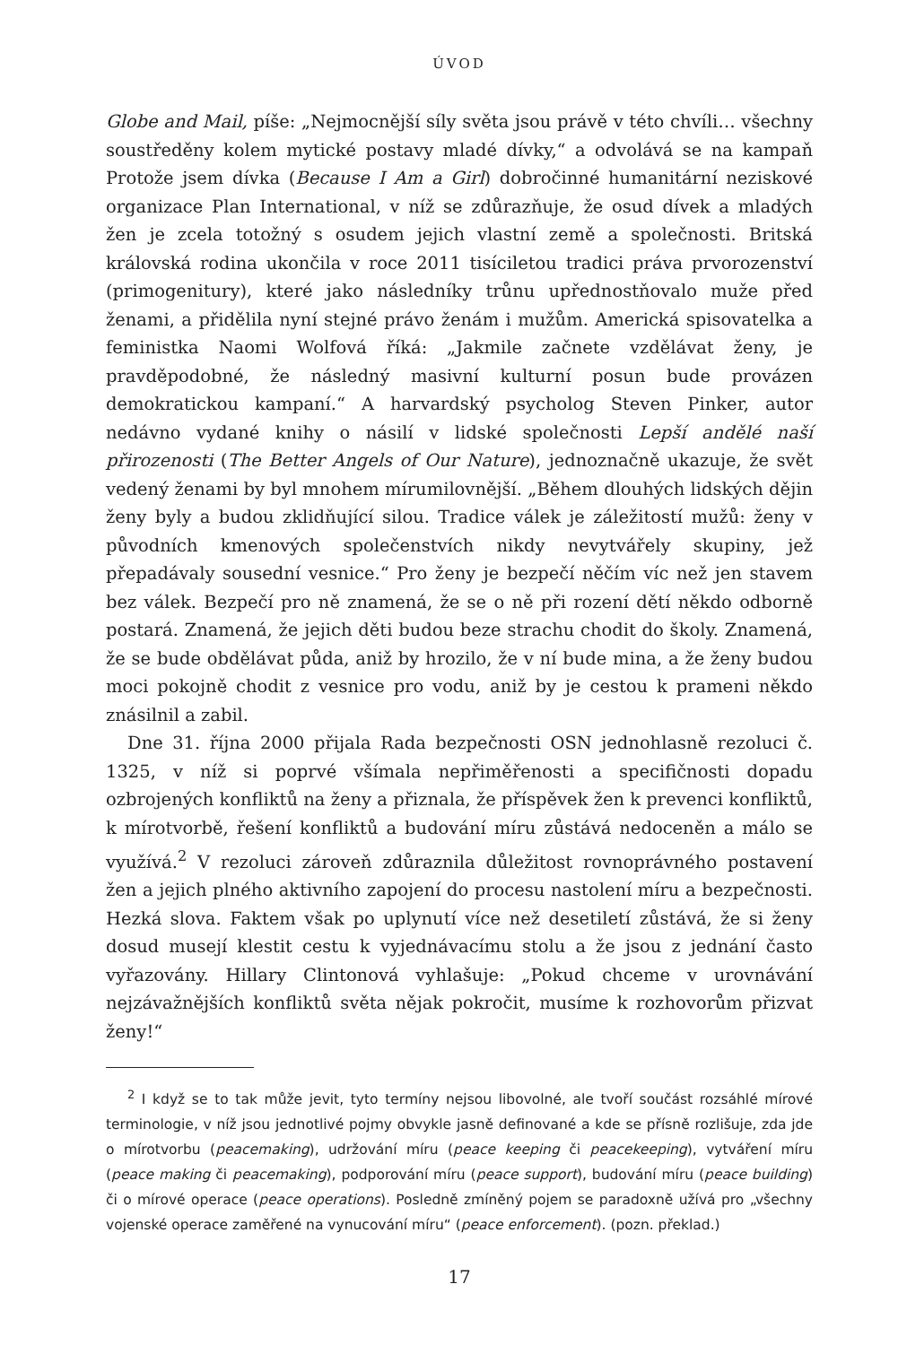ÚVOD
Globe and Mail, píše: „Nejmocnější síly světa jsou právě v této chvíli… všechny soustředěny kolem mytické postavy mladé dívky,“ a odvolává se na kampaň Protože jsem dívka (Because I Am a Girl) dobročinné humanitární neziskové organizace Plan International, v níž se zdůrazňuje, že osud dívek a mladých žen je zcela totožný s osudem jejich vlastní země a společnosti. Britská královská rodina ukončila v roce 2011 tisíciletou tradici práva prvorozenství (primogenitury), které jako následníky trůnu upřednostňovalo muže před ženami, a přidělila nyní stejné právo ženám i mužům. Americká spisovatelka a feministka Naomi Wolfová říká: „Jakmile začnete vzdělávat ženy, je pravděpodobné, že následný masivní kulturní posun bude provázen demokratickou kampaní.“ A harvardský psycholog Steven Pinker, autor nedávno vydané knihy o násilí v lidské společnosti Lepší andělé naší přirozenosti (The Better Angels of Our Nature), jednoznačně ukazuje, že svět vedený ženami by byl mnohem mírumilovnější. „Během dlouhých lidských dějin ženy byly a budou zklidňující silou. Tradice válek je záležitostí mužů: ženy v původních kmenových společenstvích nikdy nevytvářely skupiny, jež přepadávaly sousední vesnice.“ Pro ženy je bezpečí něčím víc než jen stavem bez válek. Bezpečí pro ně znamená, že se o ně při rození dětí někdo odborně postará. Znamená, že jejich děti budou beze strachu chodit do školy. Znamená, že se bude obdělávat půda, aniž by hrozilo, že v ní bude mina, a že ženy budou moci pokojně chodit z vesnice pro vodu, aniž by je cestou k prameni někdo znásilnil a zabil.
Dne 31. října 2000 přijala Rada bezpečnosti OSN jednohlasně rezoluci č. 1325, v níž si poprvé všímala nepřiměřenosti a specifičnosti dopadu ozbrojených konfliktů na ženy a přiznala, že příspěvek žen k prevenci konfliktů, k mírotvorbě, řešení konfliktů a budování míru zůstává nedoceněn a málo se využívá.<sup>2</sup> V rezoluci zároveň zdůraznila důležitost rovnoprávného postavení žen a jejich plného aktivního zapojení do procesu nastolení míru a bezpečnosti. Hezká slova. Faktem však po uplynutí více než desetiletí zůstává, že si ženy dosud musejí klestit cestu k vyjednávacímu stolu a že jsou z jednání často vyřazovány. Hillary Clintonová vyhlašuje: „Pokud chceme v urovnávání nejzávažnějších konfliktů světa nějak pokročit, musíme k rozhovorům přizvat ženy!“
<sup>2</sup> I když se to tak může jevit, tyto termíny nejsou libovolné, ale tvoří součást rozsáhlé mírové terminologie, v níž jsou jednotlivé pojmy obvykle jasně definované a kde se přísně rozlišuje, zda jde o mírotvorbu (peacemaking), udržování míru (peace keeping či peacekeeping), vytváření míru (peace making či peacemaking), podporování míru (peace support), budování míru (peace building) či o mírové operace (peace operations). Posledně zmíněný pojem se paradoxně užívá pro „všechny vojenské operace zaměřené na vynucování míru“ (peace enforcement). (pozn. překlad.)
17